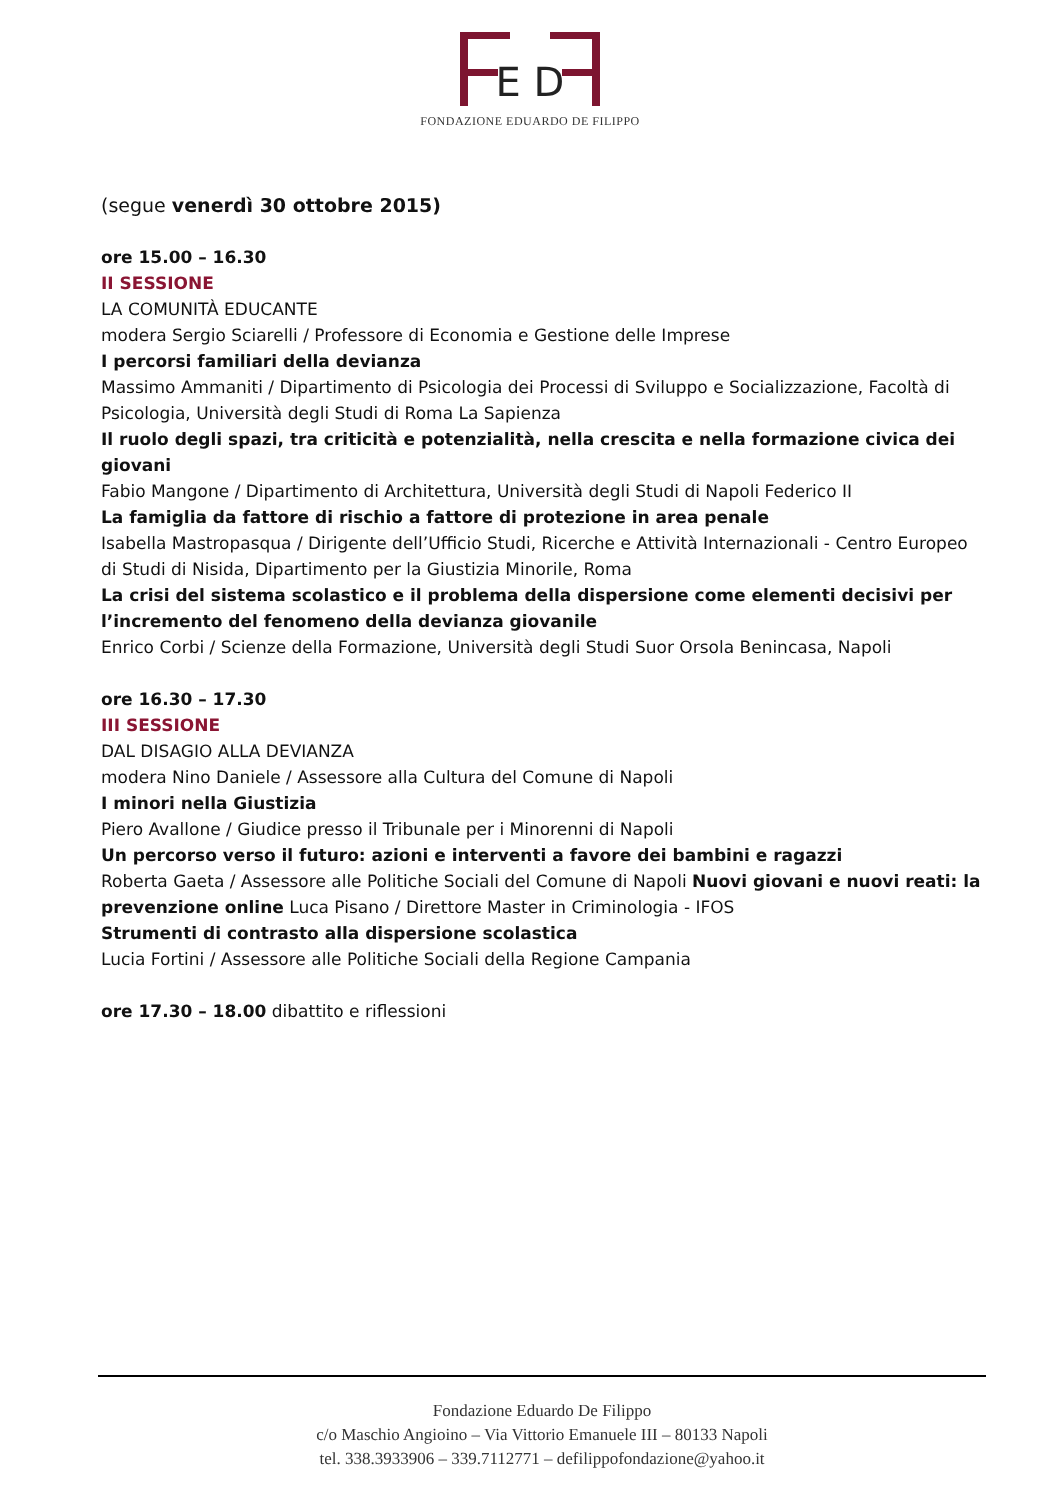E D
FONDAZIONE EDUARDO DE FILIPPO
(segue venerdì 30 ottobre 2015)
ore 15.00 – 16.30
II SESSIONE
LA COMUNITÀ EDUCANTE
modera Sergio Sciarelli / Professore di Economia e Gestione delle Imprese
I percorsi familiari della devianza
Massimo Ammaniti / Dipartimento di Psicologia dei Processi di Sviluppo e Socializzazione, Facoltà di Psicologia, Università degli Studi di Roma La Sapienza
Il ruolo degli spazi, tra criticità e potenzialità, nella crescita e nella formazione civica dei giovani
Fabio Mangone / Dipartimento di Architettura, Università degli Studi di Napoli Federico II
La famiglia da fattore di rischio a fattore di protezione in area penale
Isabella Mastropasqua / Dirigente dell’Ufficio Studi, Ricerche e Attività Internazionali - Centro Europeo di Studi di Nisida, Dipartimento per la Giustizia Minorile, Roma
La crisi del sistema scolastico e il problema della dispersione come elementi decisivi per l’incremento del fenomeno della devianza giovanile
Enrico Corbi / Scienze della Formazione, Università degli Studi Suor Orsola Benincasa, Napoli
ore 16.30 – 17.30
III SESSIONE
DAL DISAGIO ALLA DEVIANZA
modera Nino Daniele / Assessore alla Cultura del Comune di Napoli
I minori nella Giustizia
Piero Avallone / Giudice presso il Tribunale per i Minorenni di Napoli
Un percorso verso il futuro: azioni e interventi a favore dei bambini e ragazzi
Roberta Gaeta / Assessore alle Politiche Sociali del Comune di Napoli Nuovi giovani e nuovi reati: la prevenzione online Luca Pisano / Direttore Master in Criminologia - IFOS
Strumenti di contrasto alla dispersione scolastica
Lucia Fortini / Assessore alle Politiche Sociali della Regione Campania
ore 17.30 – 18.00 dibattito e riflessioni
Fondazione Eduardo De Filippo
c/o Maschio Angioino – Via Vittorio Emanuele III – 80133 Napoli
tel. 338.3933906 – 339.7112771 – defilippofondazione@yahoo.it